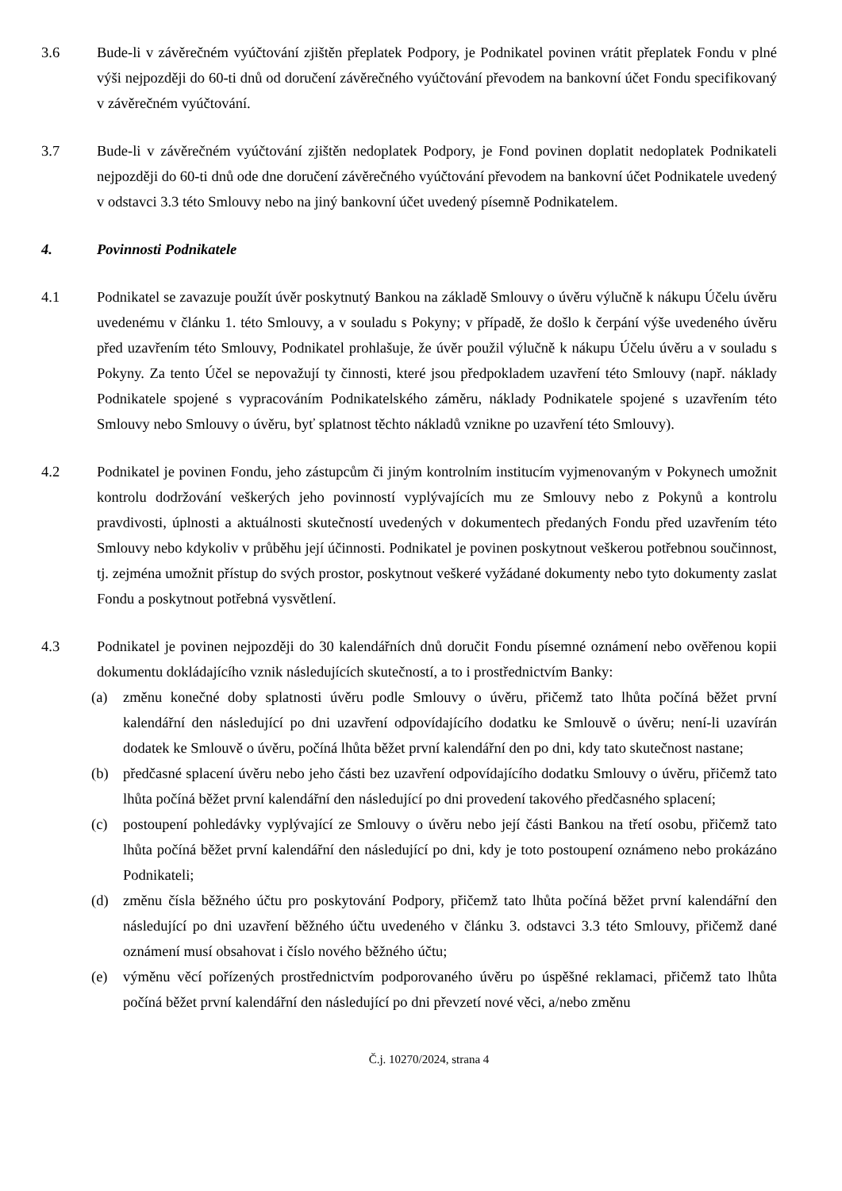3.6 Bude-li v závěrečném vyúčtování zjištěn přeplatek Podpory, je Podnikatel povinen vrátit přeplatek Fondu v plné výši nejpozději do 60-ti dnů od doručení závěrečného vyúčtování převodem na bankovní účet Fondu specifikovaný v závěrečném vyúčtování.
3.7 Bude-li v závěrečném vyúčtování zjištěn nedoplatek Podpory, je Fond povinen doplatit nedoplatek Podnikateli nejpozději do 60-ti dnů ode dne doručení závěrečného vyúčtování převodem na bankovní účet Podnikatele uvedený v odstavci 3.3 této Smlouvy nebo na jiný bankovní účet uvedený písemně Podnikatelem.
4. Povinnosti Podnikatele
4.1 Podnikatel se zavazuje použít úvěr poskytnutý Bankou na základě Smlouvy o úvěru výlučně k nákupu Účelu úvěru uvedenému v článku 1. této Smlouvy, a v souladu s Pokyny; v případě, že došlo k čerpání výše uvedeného úvěru před uzavřením této Smlouvy, Podnikatel prohlašuje, že úvěr použil výlučně k nákupu Účelu úvěru a v souladu s Pokyny. Za tento Účel se nepovažují ty činnosti, které jsou předpokladem uzavření této Smlouvy (např. náklady Podnikatele spojené s vypracováním Podnikatelského záměru, náklady Podnikatele spojené s uzavřením této Smlouvy nebo Smlouvy o úvěru, byť splatnost těchto nákladů vznikne po uzavření této Smlouvy).
4.2 Podnikatel je povinen Fondu, jeho zástupcům či jiným kontrolním institucím vyjmenovaným v Pokynech umožnit kontrolu dodržování veškerých jeho povinností vyplývajících mu ze Smlouvy nebo z Pokynů a kontrolu pravdivosti, úplnosti a aktuálnosti skutečností uvedených v dokumentech předaných Fondu před uzavřením této Smlouvy nebo kdykoliv v průběhu její účinnosti. Podnikatel je povinen poskytnout veškerou potřebnou součinnost, tj. zejména umožnit přístup do svých prostor, poskytnout veškeré vyžádané dokumenty nebo tyto dokumenty zaslat Fondu a poskytnout potřebná vysvětlení.
4.3 Podnikatel je povinen nejpozději do 30 kalendářních dnů doručit Fondu písemné oznámení nebo ověřenou kopii dokumentu dokládajícího vznik následujících skutečností, a to i prostřednictvím Banky:
(a) změnu konečné doby splatnosti úvěru podle Smlouvy o úvěru, přičemž tato lhůta počíná běžet první kalendářní den následující po dni uzavření odpovídajícího dodatku ke Smlouvě o úvěru; není-li uzavírán dodatek ke Smlouvě o úvěru, počíná lhůta běžet první kalendářní den po dni, kdy tato skutečnost nastane;
(b) předčasné splacení úvěru nebo jeho části bez uzavření odpovídajícího dodatku Smlouvy o úvěru, přičemž tato lhůta počíná běžet první kalendářní den následující po dni provedení takového předčasného splacení;
(c) postoupení pohledávky vyplývající ze Smlouvy o úvěru nebo její části Bankou na třetí osobu, přičemž tato lhůta počíná běžet první kalendářní den následující po dni, kdy je toto postoupení oznámeno nebo prokázáno Podnikateli;
(d) změnu čísla běžného účtu pro poskytování Podpory, přičemž tato lhůta počíná běžet první kalendářní den následující po dni uzavření běžného účtu uvedeného v článku 3. odstavci 3.3 této Smlouvy, přičemž dané oznámení musí obsahovat i číslo nového běžného účtu;
(e) výměnu věcí pořízených prostřednictvím podporovaného úvěru po úspěšné reklamaci, přičemž tato lhůta počíná běžet první kalendářní den následující po dni převzetí nové věci, a/nebo změnu
Č.j. 10270/2024, strana 4